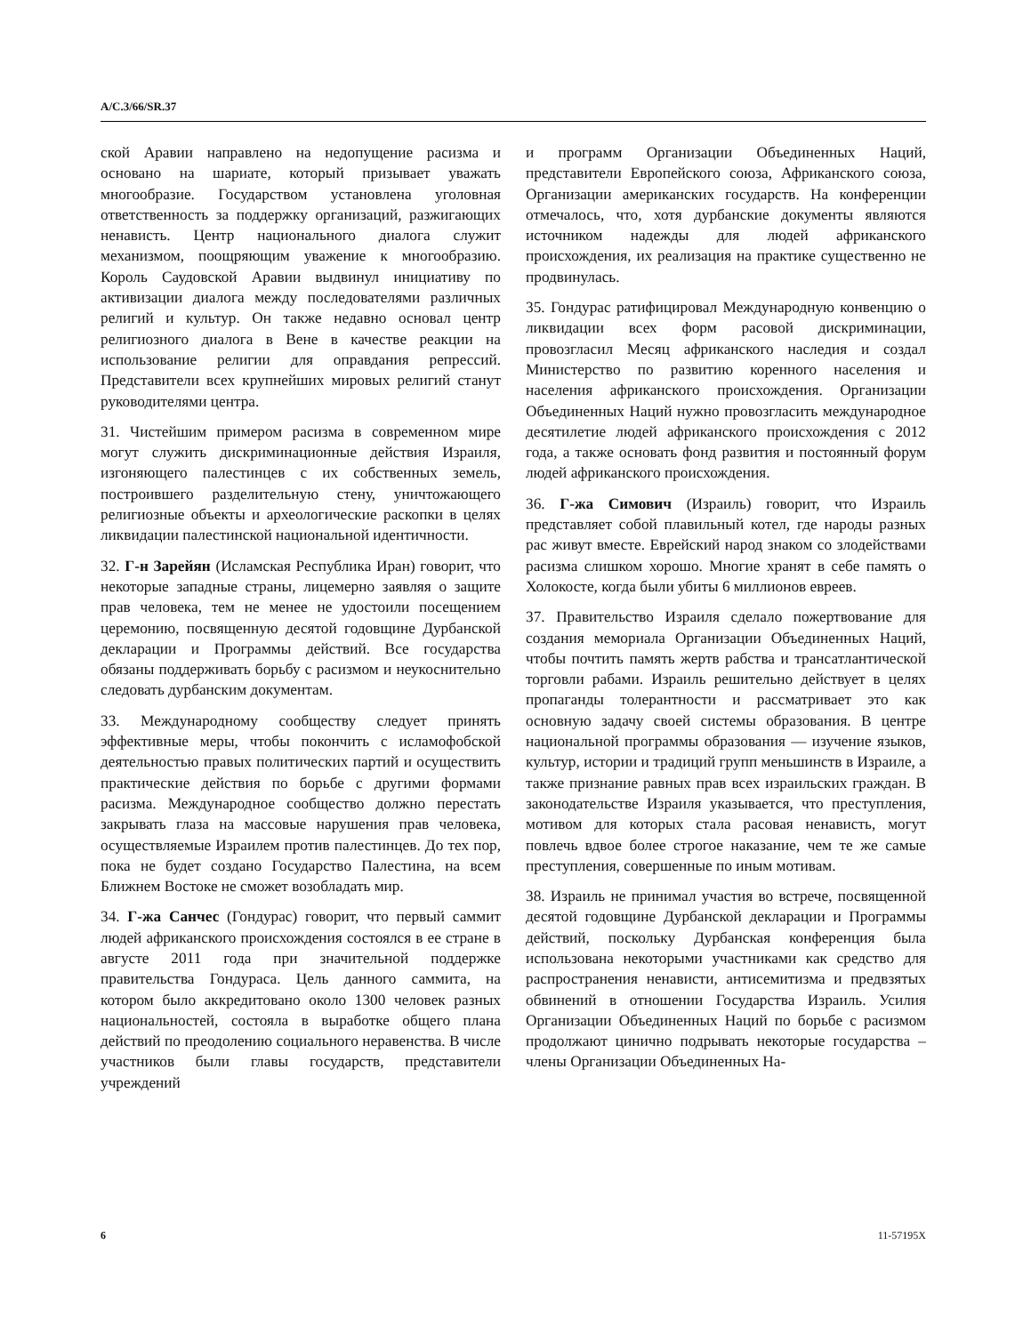A/C.3/66/SR.37
ской Аравии направлено на недопущение расизма и основано на шариате, который призывает уважать многообразие. Государством установлена уголовная ответственность за поддержку организаций, разжигающих ненависть. Центр национального диалога служит механизмом, поощряющим уважение к многообразию. Король Саудовской Аравии выдвинул инициативу по активизации диалога между последователями различных религий и культур. Он также недавно основал центр религиозного диалога в Вене в качестве реакции на использование религии для оправдания репрессий. Представители всех крупнейших мировых религий станут руководителями центра.
31. Чистейшим примером расизма в современном мире могут служить дискриминационные действия Израиля, изгоняющего палестинцев с их собственных земель, построившего разделительную стену, уничтожающего религиозные объекты и археологические раскопки в целях ликвидации палестинской национальной идентичности.
32. Г-н Зарейян (Исламская Республика Иран) говорит, что некоторые западные страны, лицемерно заявляя о защите прав человека, тем не менее не удостоили посещением церемонию, посвященную десятой годовщине Дурбанской декларации и Программы действий. Все государства обязаны поддерживать борьбу с расизмом и неукоснительно следовать дурбанским документам.
33. Международному сообществу следует принять эффективные меры, чтобы покончить с исламофобской деятельностью правых политических партий и осуществить практические действия по борьбе с другими формами расизма. Международное сообщество должно перестать закрывать глаза на массовые нарушения прав человека, осуществляемые Израилем против палестинцев. До тех пор, пока не будет создано Государство Палестина, на всем Ближнем Востоке не сможет возобладать мир.
34. Г-жа Санчес (Гондурас) говорит, что первый саммит людей африканского происхождения состоялся в ее стране в августе 2011 года при значительной поддержке правительства Гондураса. Цель данного саммита, на котором было аккредитовано около 1300 человек разных национальностей, состояла в выработке общего плана действий по преодолению социального неравенства. В числе участников были главы государств, представители учреждений
и программ Организации Объединенных Наций, представители Европейского союза, Африканского союза, Организации американских государств. На конференции отмечалось, что, хотя дурбанские документы являются источником надежды для людей африканского происхождения, их реализация на практике существенно не продвинулась.
35. Гондурас ратифицировал Международную конвенцию о ликвидации всех форм расовой дискриминации, провозгласил Месяц африканского наследия и создал Министерство по развитию коренного населения и населения африканского происхождения. Организации Объединенных Наций нужно провозгласить международное десятилетие людей африканского происхождения с 2012 года, а также основать фонд развития и постоянный форум людей африканского происхождения.
36. Г-жа Симович (Израиль) говорит, что Израиль представляет собой плавильный котел, где народы разных рас живут вместе. Еврейский народ знаком со злодействами расизма слишком хорошо. Многие хранят в себе память о Холокосте, когда были убиты 6 миллионов евреев.
37. Правительство Израиля сделало пожертвование для создания мемориала Организации Объединенных Наций, чтобы почтить память жертв рабства и трансатлантической торговли рабами. Израиль решительно действует в целях пропаганды толерантности и рассматривает это как основную задачу своей системы образования. В центре национальной программы образования — изучение языков, культур, истории и традиций групп меньшинств в Израиле, а также признание равных прав всех израильских граждан. В законодательстве Израиля указывается, что преступления, мотивом для которых стала расовая ненависть, могут повлечь вдвое более строгое наказание, чем те же самые преступления, совершенные по иным мотивам.
38. Израиль не принимал участия во встрече, посвященной десятой годовщине Дурбанской декларации и Программы действий, поскольку Дурбанская конференция была использована некоторыми участниками как средство для распространения ненависти, антисемитизма и предвзятых обвинений в отношении Государства Израиль. Усилия Организации Объединенных Наций по борьбе с расизмом продолжают цинично подрывать некоторые государства – члены Организации Объединенных На-
6 11-57195X